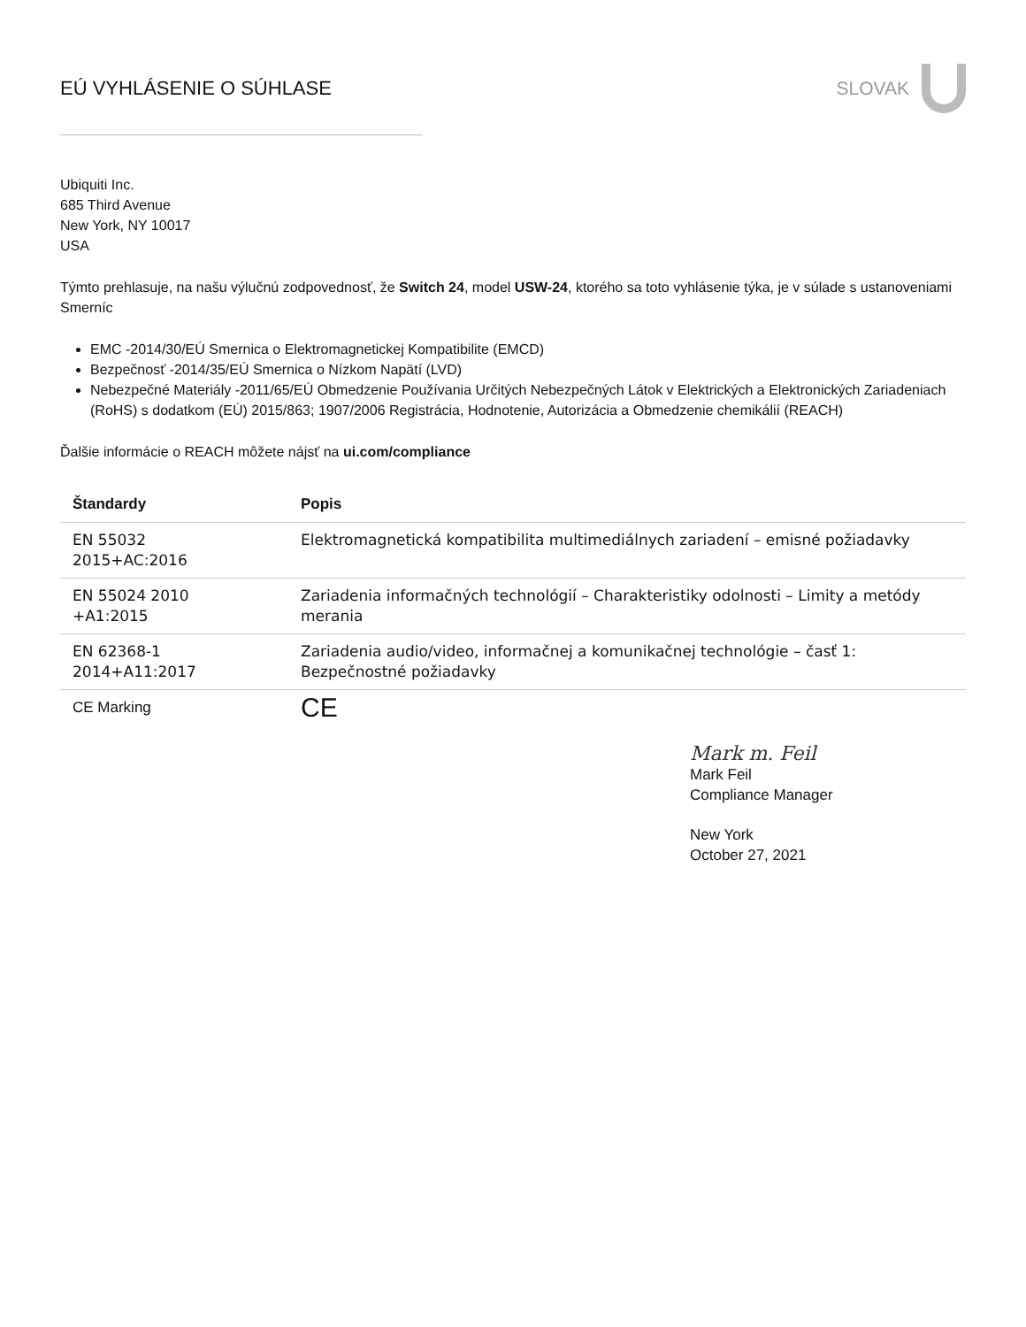EÚ VYHLÁSENIE O SÚHLASE SLOVAK
Ubiquiti Inc.
685 Third Avenue
New York, NY 10017
USA
Týmto prehlasuje, na našu výlučnú zodpovednosť, že Switch 24, model USW-24, ktorého sa toto vyhlásenie týka, je v súlade s ustanoveniami Smerníc
EMC -2014/30/EÚ Smernica o Elektromagnetickej Kompatibilite (EMCD)
Bezpečnosť -2014/35/EÚ Smernica o Nízkom Napätí (LVD)
Nebezpečné Materiály -2011/65/EÚ Obmedzenie Používania Určitých Nebezpečných Látok v Elektrických a Elektronických Zariadeniach (RoHS) s dodatkom (EÚ) 2015/863; 1907/2006 Registrácia, Hodnotenie, Autorizácia a Obmedzenie chemikálií (REACH)
Ďalšie informácie o REACH môžete nájsť na ui.com/compliance
| Štandardy | Popis |
| --- | --- |
| EN 55032 2015+AC:2016 | Elektromagnetická kompatibilita multimediálnych zariadení – emisné požiadavky |
| EN 55024 2010 +A1:2015 | Zariadenia informačných technológií – Charakteristiky odolnosti – Limity a metódy merania |
| EN 62368-1 2014+A11:2017 | Zariadenia audio/video, informačnej a komunikačnej technológie – časť 1: Bezpečnostné požiadavky |
| CE Marking | CE |
Mark m. Feil
Mark Feil
Compliance Manager
New York
October 27, 2021